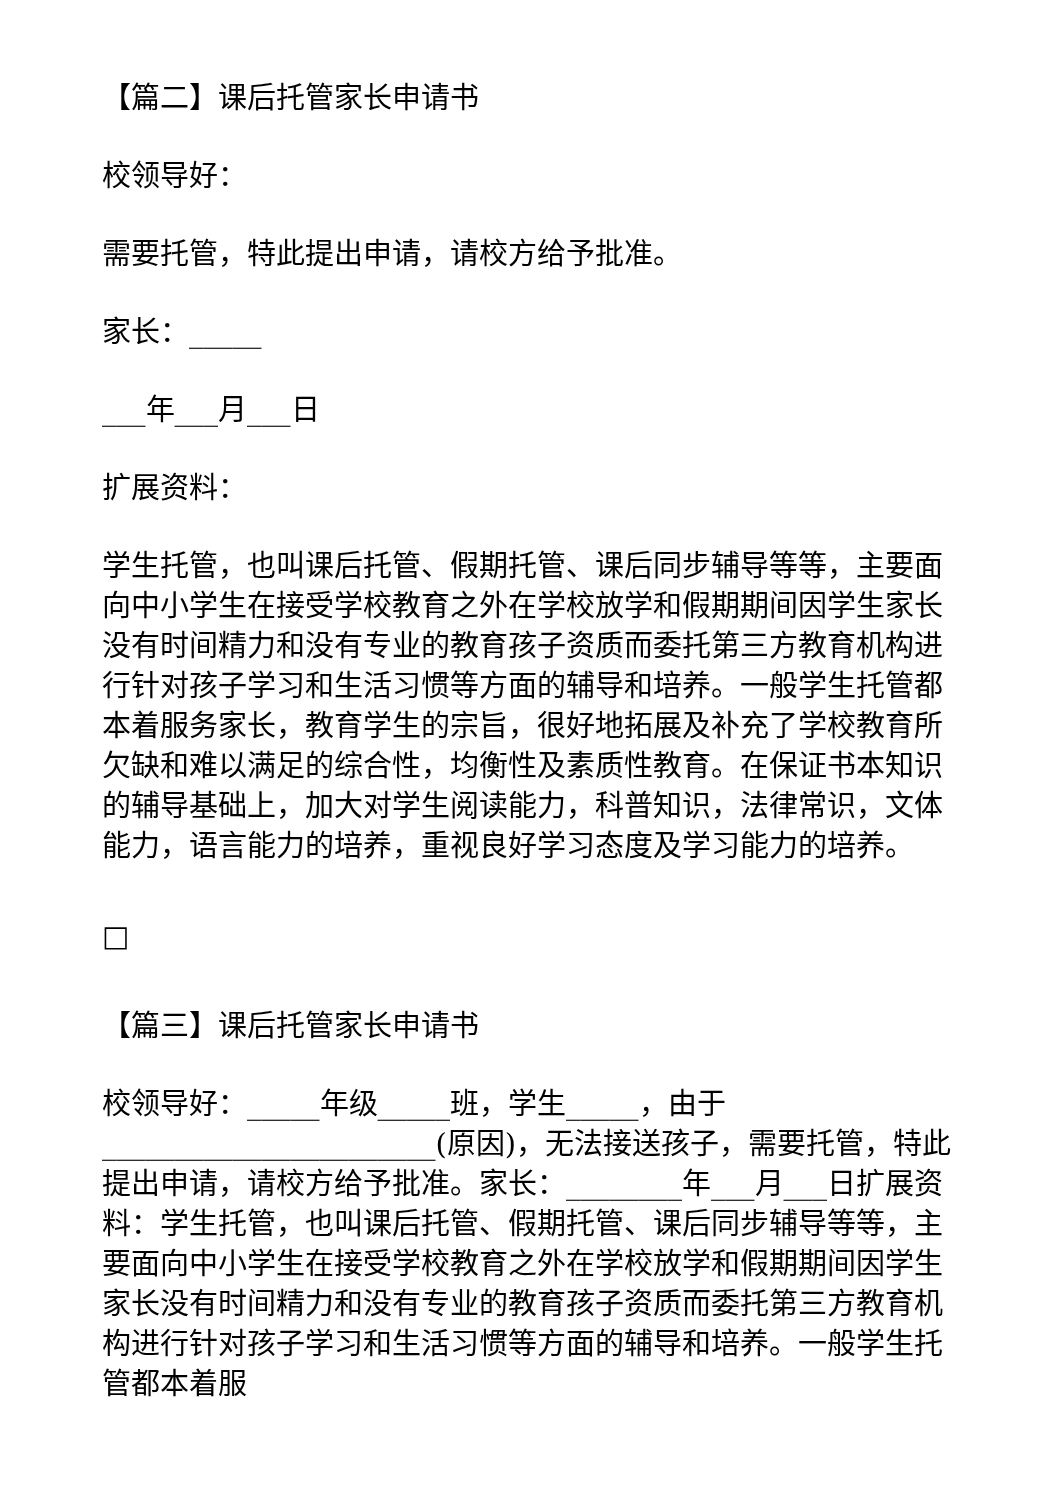【篇二】课后托管家长申请书
校领导好：
需要托管，特此提出申请，请校方给予批准。
家长：_____
___年___月___日
扩展资料：
学生托管，也叫课后托管、假期托管、课后同步辅导等等，主要面向中小学生在接受学校教育之外在学校放学和假期期间因学生家长没有时间精力和没有专业的教育孩子资质而委托第三方教育机构进行针对孩子学习和生活习惯等方面的辅导和培养。一般学生托管都本着服务家长，教育学生的宗旨，很好地拓展及补充了学校教育所欠缺和难以满足的综合性，均衡性及素质性教育。在保证书本知识的辅导基础上，加大对学生阅读能力，科普知识，法律常识，文体能力，语言能力的培养，重视良好学习态度及学习能力的培养。
□
【篇三】课后托管家长申请书
校领导好：_____年级_____班，学生_____，由于_______________________(原因)，无法接送孩子，需要托管，特此提出申请，请校方给予批准。家长：________年___月___日扩展资料：学生托管，也叫课后托管、假期托管、课后同步辅导等等，主要面向中小学生在接受学校教育之外在学校放学和假期期间因学生家长没有时间精力和没有专业的教育孩子资质而委托第三方教育机构进行针对孩子学习和生活习惯等方面的辅导和培养。一般学生托管都本着服